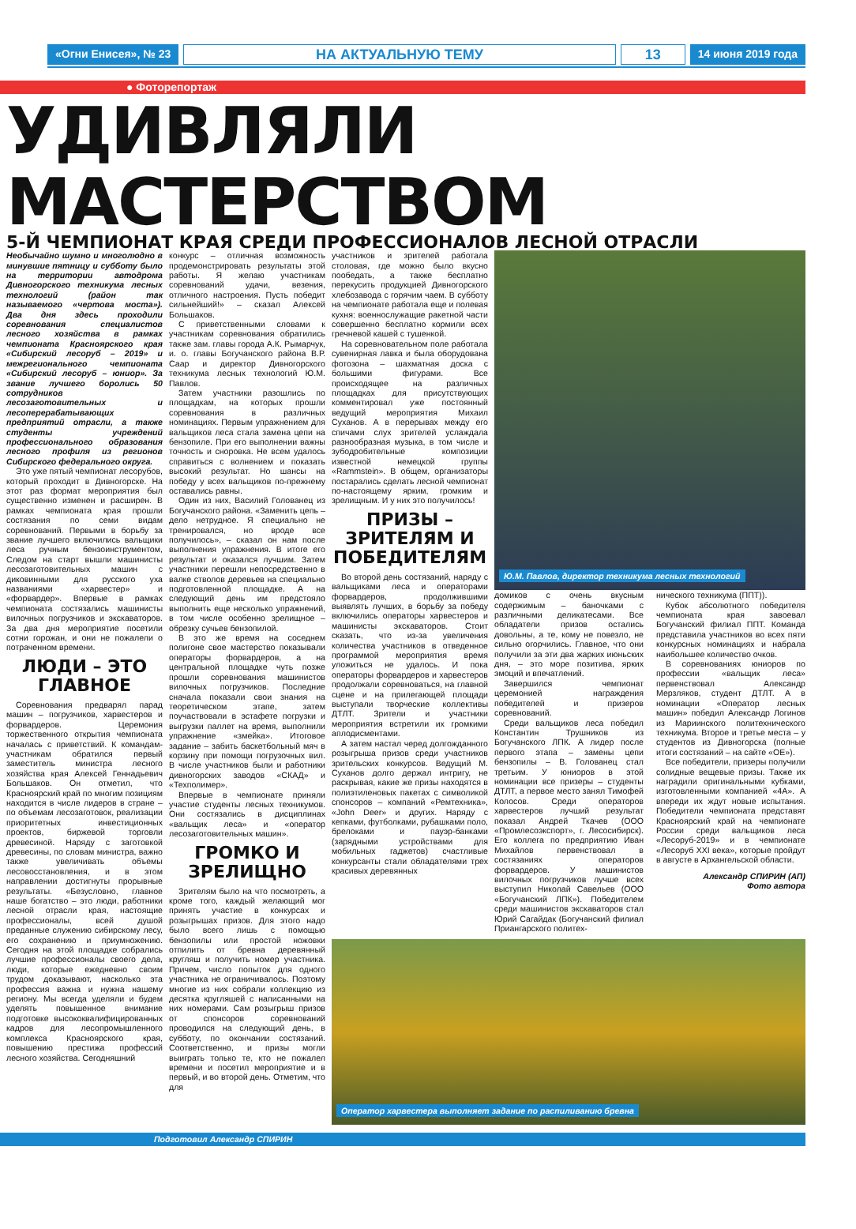«Огни Енисея», № 23
НА АКТУАЛЬНУЮ ТЕМУ 13
14 июня 2019 года
● Фоторепортаж
УДИВЛЯЛИ МАСТЕРСТВОМ
5-Й ЧЕМПИОНАТ КРАЯ СРЕДИ ПРОФЕССИОНАЛОВ ЛЕСНОЙ ОТРАСЛИ
Необычайно шумно и многолюдно в минувшие пятницу и субботу было на территории автодрома Дивногорского техникума лесных технологий (район так называемого «чертова моста»). Два дня здесь проходили соревнования специалистов лесного хозяйства в рамках чемпионата Красноярского края «Сибирский лесоруб – 2019» и межрегионального чемпионата «Сибирский лесоруб – юниор». За звание лучшего боролись 50 сотрудников лесозаготовительных и лесоперерабатывающих предприятий отрасли, а также студенты учреждений профессионального образования лесного профиля из регионов Сибирского федерального округа.
Это уже пятый чемпионат лесорубов, который проходит в Дивногорске. На этот раз формат мероприятия был существенно изменен и расширен. В рамках чемпионата края прошли состязания по семи видам соревнований. Первыми в борьбу за звание лучшего включились вальщики леса ручным бензоинструментом, Следом на старт вышли машинисты лесозаготовительных машин с диковинными для русского уха названиями «харвестер» и «форвардер». Впервые в рамках чемпионата состязались машинисты вилочных погрузчиков и экскаваторов. За два дня мероприятие посетили сотни горожан, и они не пожалели о потраченном времени.
ЛЮДИ – ЭТО ГЛАВНОЕ
Соревнования предварял парад машин – погрузчиков, харвестеров и форвардеров. Церемония торжественного открытия чемпионата началась с приветствий. К командам-участникам обратился первый заместитель министра лесного хозяйства края Алексей Геннадьевич Большаков. Он отметил, что Красноярский край по многим позициям находится в числе лидеров в стране – по объемам лесозаготовок, реализации приоритетных инвестиционных проектов, биржевой торговли древесиной. Наряду с заготовкой древесины, по словам министра, важно также увеличивать объемы лесовосстановления, и в этом направлении достигнуты прорывные результаты. «Безусловно, главное наше богатство – это люди, работники лесной отрасли края, настоящие профессионалы, всей душой преданные служению сибирскому лесу, его сохранению и приумножению. Сегодня на этой площадке собрались лучшие профессионалы своего дела, люди, которые ежедневно своим трудом доказывают, насколько эта профессия важна и нужна нашему региону. Мы всегда уделяли и будем уделять повышенное внимание подготовке высококвалифицированных кадров для лесопромышленного комплекса Красноярского края, повышению престижа профессий лесного хозяйства. Сегодняшний
конкурс – отличная возможность продемонстрировать результаты этой работы. Я желаю участникам соревнований удачи, везения, отличного настроения. Пусть победит сильнейший!» – сказал Алексей Большаков.
С приветственными словами к участникам соревнования обратились также зам. главы города А.К. Рымарчук, и. о. главы Богучанского района В.Р. Саар и директор Дивногорского техникума лесных технологий Ю.М. Павлов.
Затем участники разошлись по площадкам, на которых прошли соревнования в различных номинациях. Первым упражнением для вальщиков леса стала замена цепи на бензопиле. При его выполнении важны точность и сноровка. Не всем удалось справиться с волнением и показать высокий результат. Но шансы на победу у всех вальщиков по-прежнему оставались равны.
Один из них, Василий Голованец из Богучанского района. «Заменить цепь – дело нетрудное. Я специально не тренировался, но вроде все получилось», – сказал он нам после выполнения упражнения. В итоге его результат и оказался лучшим. Затем участники перешли непосредственно в валке стволов деревьев на специально подготовленной площадке. А на следующий день им предстояло выполнить еще несколько упражнений, в том числе особенно зрелищное – обрезку сучьев бензопилой.
В это же время на соседнем полигоне свое мастерство показывали операторы форвардеров, а на центральной площадке чуть позже прошли соревнования машинистов вилочных погрузчиков. Последние сначала показали свои знания на теоретическом этапе, затем поучаствовали в эстафете погрузки и выгрузки паллет на время, выполнили упражнение «змейка». Итоговое задание – забить баскетбольный мяч в корзину при помощи погрузочных вил. В числе участников были и работники дивногорских заводов «СКАД» и «Техполимер».
Впервые в чемпионате приняли участие студенты лесных техникумов. Они состязались в дисциплинах «вальщик леса» и «оператор лесозаготовительных машин».
ГРОМКО И ЗРЕЛИЩНО
Зрителям было на что посмотреть, а кроме того, каждый желающий мог принять участие в конкурсах и розыгрышах призов. Для этого надо было всего лишь с помощью бензопилы или простой ножовки отпилить от бревна деревянный кругляш и получить номер участника. Причем, число попыток для одного участника не ограничивалось. Поэтому многие из них собрали коллекцию из десятка кругляшей с написанными на них номерами. Сам розыгрыш призов от спонсоров соревнований проводился на следующий день, в субботу, по окончании состязаний. Соответственно, и призы могли выиграть только те, кто не пожалел времени и посетил мероприятие и в первый, и во второй день. Отметим, что для
участников и зрителей работала столовая, где можно было вкусно пообедать, а также бесплатно перекусить продукцией Дивногорского хлебозавода с горячим чаем. В субботу на чемпионате работала еще и полевая кухня: военнослужащие ракетной части совершенно бесплатно кормили всех гречневой кашей с тушенкой.
На соревновательном поле работала сувенирная лавка и была оборудована фотозона – шахматная доска с большими фигурами. Все происходящее на различных площадках для присутствующих комментировал уже постоянный ведущий мероприятия Михаил Суханов. А в перерывах между его спичами слух зрителей услаждала разнообразная музыка, в том числе и зубодробительные композиции известной немецкой группы «Rammstein». В общем, организаторы постарались сделать лесной чемпионат по-настоящему ярким, громким и зрелищным. И у них это получилось!
ПРИЗЫ – ЗРИТЕЛЯМ И ПОБЕДИТЕЛЯМ
Во второй день состязаний, наряду с вальщиками леса и операторами форвардеров, продолжившими выявлять лучших, в борьбу за победу включились операторы харвестеров и машинисты экскаваторов. Стоит сказать, что из-за увеличения количества участников в отведенное программой мероприятия время уложиться не удалось. И пока операторы форвардеров и харвестеров продолжали соревноваться, на главной сцене и на прилегающей площади выступали творческие коллективы ДТЛТ. Зрители и участники мероприятия встретили их громкими аплодисментами.
А затем настал черед долгожданного розыгрыша призов среди участников зрительских конкурсов. Ведущий М. Суханов долго держал интригу, не раскрывая, какие же призы находятся в полиэтиленовых пакетах с символикой спонсоров – компаний «Ремтехника», «John Deer» и других. Наряду с кепками, футболками, рубашками поло, брелоками и пауэр-банками (зарядными устройствами для мобильных гаджетов) счастливые конкурсанты стали обладателями трех красивых деревянных
Ю.М. Павлов, директор техникума лесных технологий
домиков с очень вкусным содержимым – баночками с различными деликатесами. Все обладатели призов остались довольны, а те, кому не повезло, не сильно огорчились. Главное, что они получили за эти два жарких июньских дня, – это море позитива, ярких эмоций и впечатлений.
Завершился чемпионат церемонией награждения победителей и призеров соревнований.
Среди вальщиков леса победил Константин Трушников из Богучанского ЛПК. А лидер после первого этапа – замены цепи бензопилы – В. Голованец стал третьим. У юниоров в этой номинации все призеры – студенты ДТЛТ, а первое место занял Тимофей Колосов. Среди операторов харвестеров лучший результат показал Андрей Ткачев (ООО «Промлесоэкспорт», г. Лесосибирск). Его коллега по предприятию Иван Михайлов первенствовал в состязаниях операторов форвардеров. У машинистов вилочных погрузчиков лучше всех выступил Николай Савельев (ООО «Богучанский ЛПК»). Победителем среди машинистов экскаваторов стал Юрий Сагайдак (Богучанский филиал Приангарского политех-
нического техникума (ППТ)).
Кубок абсолютного победителя чемпионата края завоевал Богучанский филиал ППТ. Команда представила участников во всех пяти конкурсных номинациях и набрала наибольшее количество очков.
В соревнованиях юниоров по профессии «вальщик леса» первенствовал Александр Мерзляков, студент ДТЛТ. А в номинации «Оператор лесных машин» победил Александр Логинов из Мариинского политехнического техникума. Второе и третье места – у студентов из Дивногорска (полные итоги состязаний – на сайте «ОЕ»).
Все победители, призеры получили солидные вещевые призы. Также их наградили оригинальными кубками, изготовленными компанией «4А». А впереди их ждут новые испытания. Победители чемпионата представят Красноярский край на чемпионате России среди вальщиков леса «Лесоруб-2019» и в чемпионате «Лесоруб XXI века», которые пройдут в августе в Архангельской области.
Александр СПИРИН (АП)
Фото автора
Оператор харвестера выполняет задание по распиливанию бревна
Подготовил Александр СПИРИН